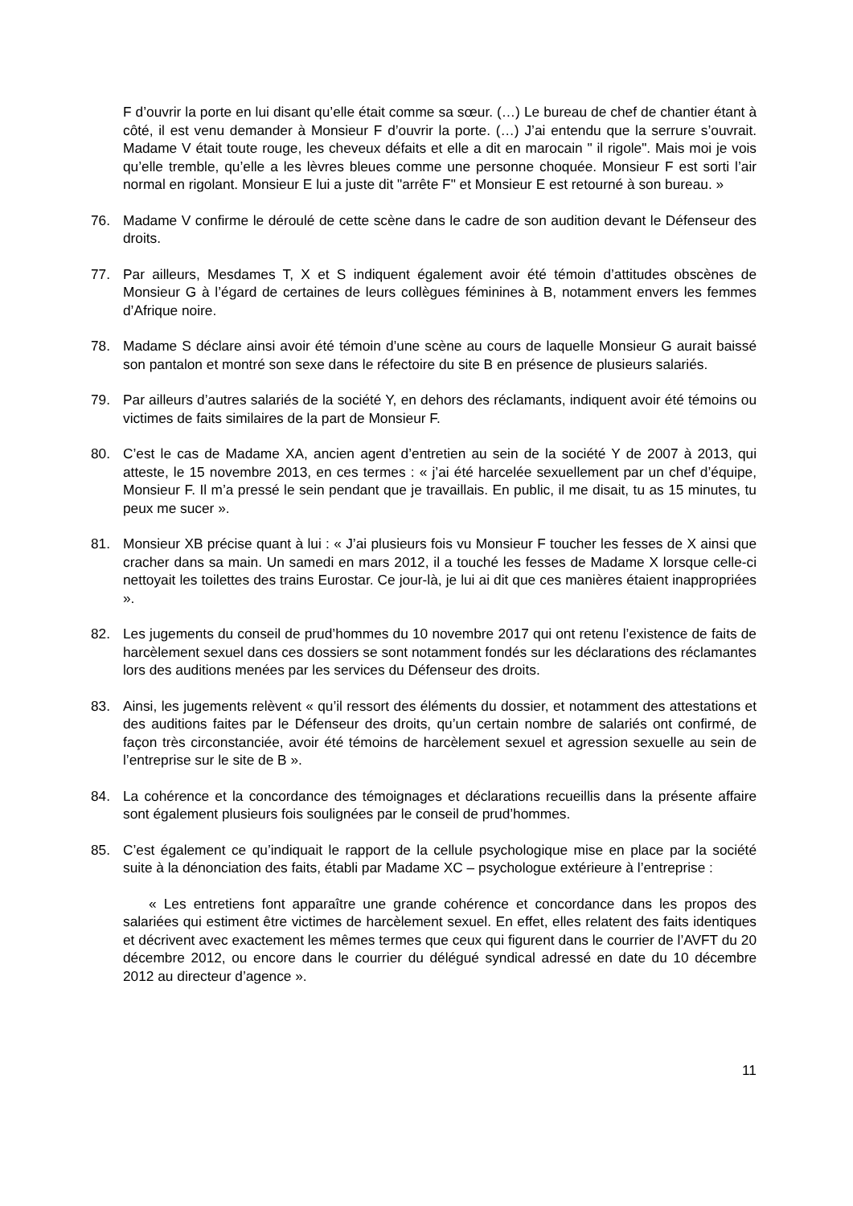F d’ouvrir la porte en lui disant qu’elle était comme sa sœur. (…) Le bureau de chef de chantier étant à côté, il est venu demander à Monsieur F d’ouvrir la porte. (…) J’ai entendu que la serrure s’ouvrait. Madame V était toute rouge, les cheveux défaits et elle a dit en marocain " il rigole". Mais moi je vois qu’elle tremble, qu’elle a les lèvres bleues comme une personne choquée. Monsieur F est sorti l’air normal en rigolant. Monsieur E lui a juste dit "arrête F" et Monsieur E est retourné à son bureau. »
76. Madame V confirme le déroulé de cette scène dans le cadre de son audition devant le Défenseur des droits.
77. Par ailleurs, Mesdames T, X et S indiquent également avoir été témoin d’attitudes obscènes de Monsieur G à l’égard de certaines de leurs collègues féminines à B, notamment envers les femmes d’Afrique noire.
78. Madame S déclare ainsi avoir été témoin d’une scène au cours de laquelle Monsieur G aurait baissé son pantalon et montré son sexe dans le réfectoire du site B en présence de plusieurs salariés.
79. Par ailleurs d’autres salariés de la société Y, en dehors des réclamants, indiquent avoir été témoins ou victimes de faits similaires de la part de Monsieur F.
80. C’est le cas de Madame XA, ancien agent d’entretien au sein de la société Y de 2007 à 2013, qui atteste, le 15 novembre 2013, en ces termes : « j’ai été harcelée sexuellement par un chef d’équipe, Monsieur F. Il m’a pressé le sein pendant que je travaillais. En public, il me disait, tu as 15 minutes, tu peux me sucer ».
81. Monsieur XB précise quant à lui : « J’ai plusieurs fois vu Monsieur F toucher les fesses de X ainsi que cracher dans sa main. Un samedi en mars 2012, il a touché les fesses de Madame X lorsque celle-ci nettoyait les toilettes des trains Eurostar. Ce jour-là, je lui ai dit que ces manières étaient inappropriées ».
82. Les jugements du conseil de prud’hommes du 10 novembre 2017 qui ont retenu l’existence de faits de harcèlement sexuel dans ces dossiers se sont notamment fondés sur les déclarations des réclamantes lors des auditions menées par les services du Défenseur des droits.
83. Ainsi, les jugements relèvent « qu’il ressort des éléments du dossier, et notamment des attestations et des auditions faites par le Défenseur des droits, qu’un certain nombre de salariés ont confirmé, de façon très circonstanciée, avoir été témoins de harcèlement sexuel et agression sexuelle au sein de l’entreprise sur le site de B ».
84. La cohérence et la concordance des témoignages et déclarations recueillis dans la présente affaire sont également plusieurs fois soulignées par le conseil de prud’hommes.
85. C’est également ce qu’indiquait le rapport de la cellule psychologique mise en place par la société suite à la dénonciation des faits, établi par Madame XC – psychologue extérieure à l’entreprise :
« Les entretiens font apparaître une grande cohérence et concordance dans les propos des salariées qui estiment être victimes de harcèlement sexuel. En effet, elles relatent des faits identiques et décrivent avec exactement les mêmes termes que ceux qui figurent dans le courrier de l’AVFT du 20 décembre 2012, ou encore dans le courrier du délégué syndical adressé en date du 10 décembre 2012 au directeur d’agence ».
11